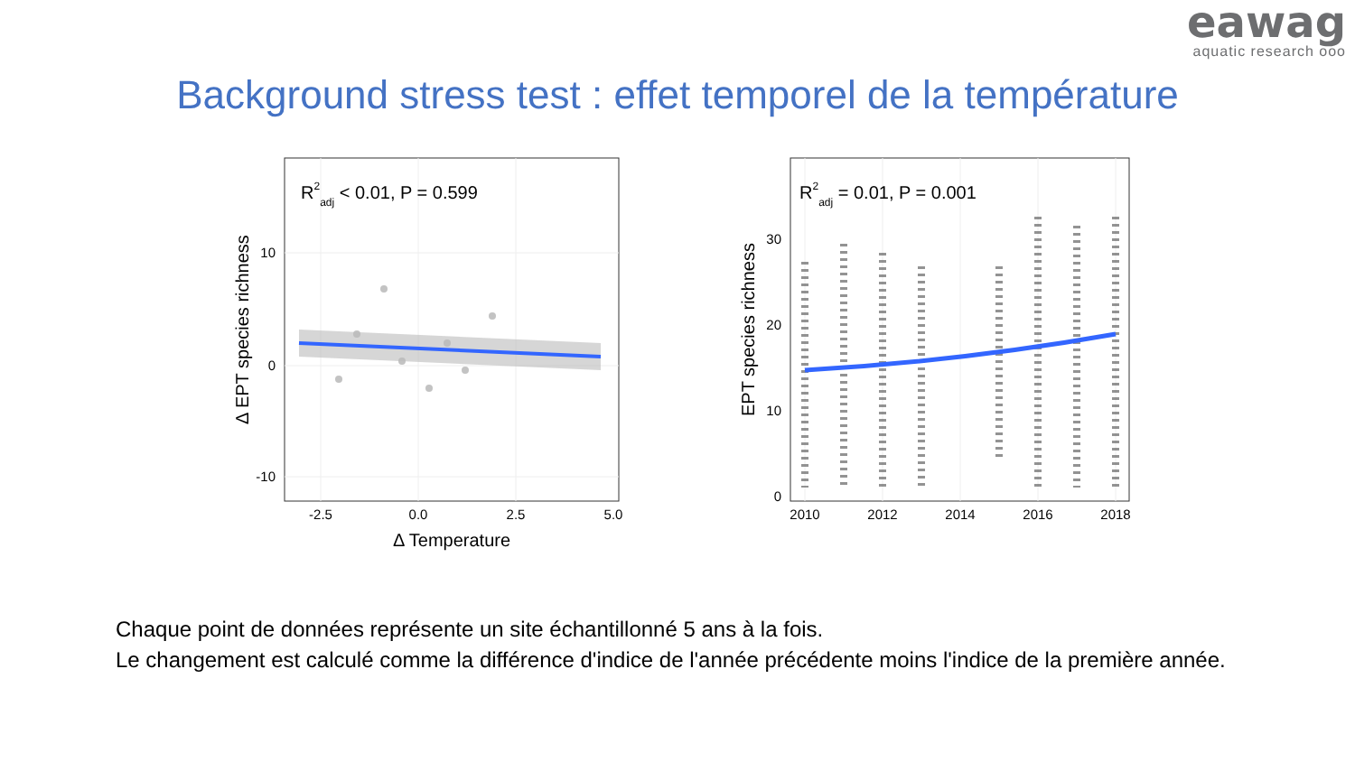eawag
aquatic research ooo
Background stress test : effet temporel de la température
R2adj < 0.01, P = 0.599
10
0
-10
-2.5
0.0
2.5
5.0
Δ Temperature
Δ EPT species richness
R2adj = 0.01, P = 0.001
30
20
10
0
2010
2012
2014
2016
2018
EPT species richness
Chaque point de données représente un site échantillonné 5 ans à la fois.
Le changement est calculé comme la différence d'indice de l'année précédente moins l'indice de la première année.